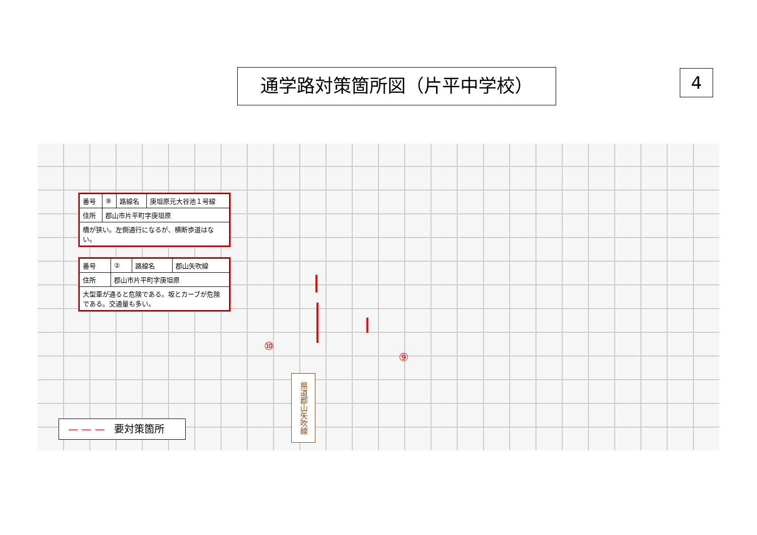通学路対策箇所図（片平中学校） 4
| 番号 | ⑨ | 路線名 | 庚坦原元大谷池１号線 |
| 住所 | 郡山市片平町字庚坦原 | | |
| 橋が狭い。左側通行になるが、横断歩道はない。 | | | |
| 番号 | ② | 路線名 | 郡山矢吹線 |
| 住所 | 郡山市片平町字庚坦原 | | |
| 大型車が通ると危険である。坂とカーブが危険である。交通量も多い。 | | | |
⑩
⑨
県道郡山矢吹線
— — — 要対策箇所